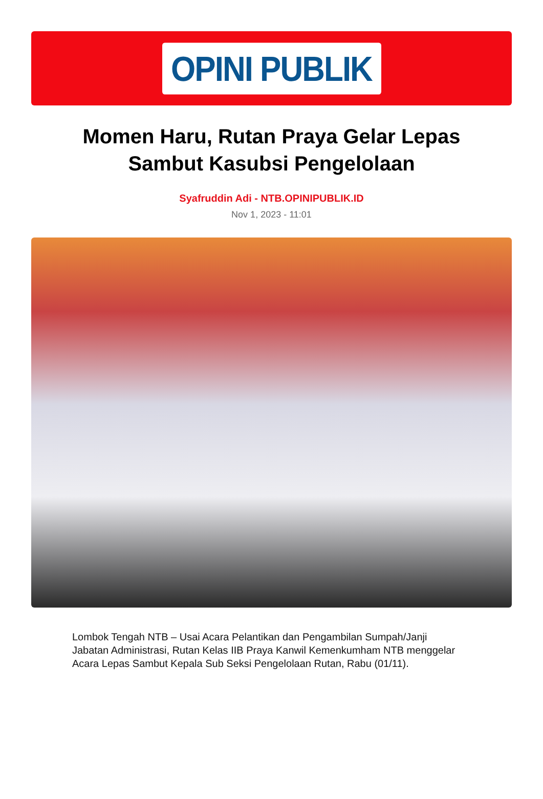OPINI PUBLIK
Momen Haru, Rutan Praya Gelar Lepas Sambut Kasubsi Pengelolaan
Syafruddin Adi - NTB.OPINIPUBLIK.ID
Nov 1, 2023 - 11:01
Lombok Tengah NTB – Usai Acara Pelantikan dan Pengambilan Sumpah/Janji Jabatan Administrasi, Rutan Kelas IIB Praya Kanwil Kemenkumham NTB menggelar Acara Lepas Sambut Kepala Sub Seksi Pengelolaan Rutan, Rabu (01/11).